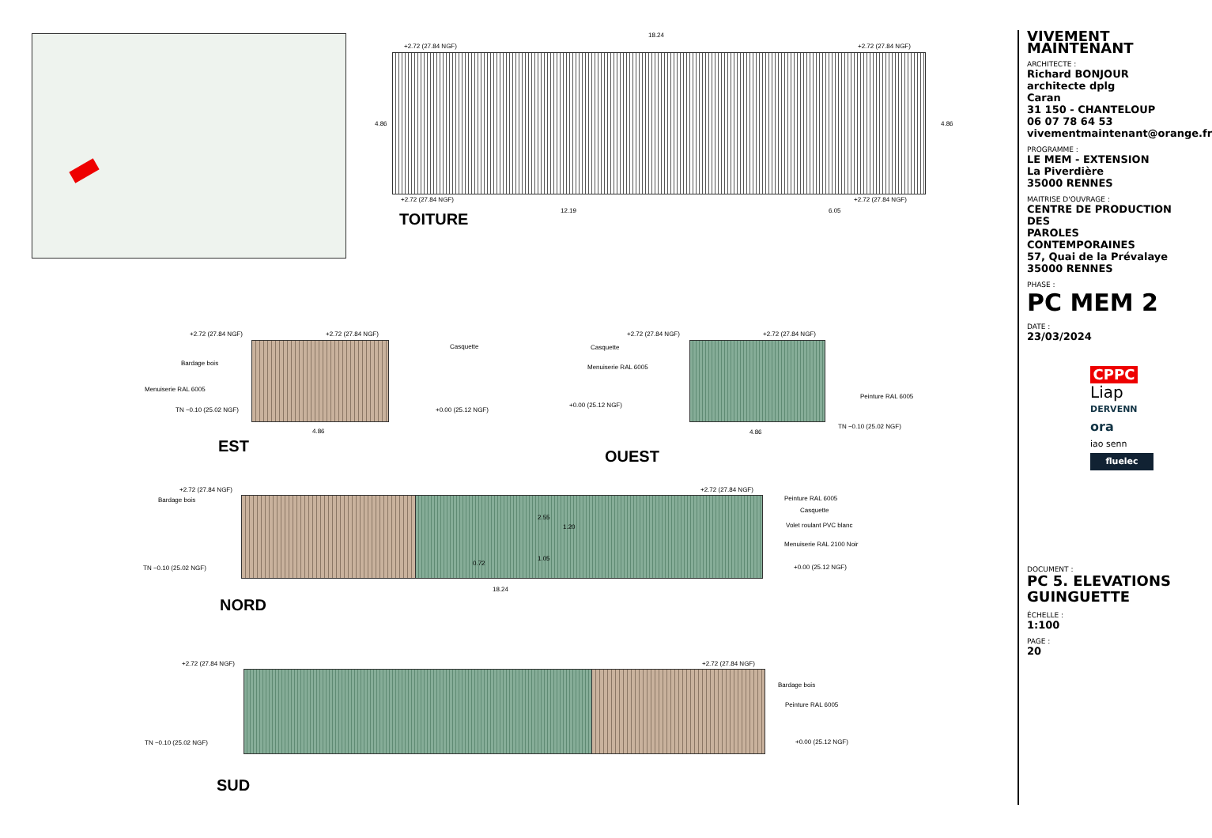18.24
+2.72 (27.84 NGF) +2.72 (27.84 NGF)
4.86 4.86
+2.72 (27.84 NGF) +2.72 (27.84 NGF)
12.19 6.05
TOITURE
+2.72 (27.84 NGF) +2.72 (27.84 NGF)
Casquette
Bardage bois
Menuiserie RAL 6005
TN −0.10 (25.02 NGF) +0.00 (25.12 NGF)
4.86
EST
+2.72 (27.84 NGF) +2.72 (27.84 NGF)
Casquette
Menuiserie RAL 6005
+0.00 (25.12 NGF)
Peinture RAL 6005
TN −0.10 (25.02 NGF)
4.86
OUEST
+2.72 (27.84 NGF)
Bardage bois
+2.72 (27.84 NGF)
Peinture RAL 6005
Casquette
Volet roulant PVC blanc
Menuiserie RAL 2100 Noir
2.55
1.20
0.72
1.05
TN −0.10 (25.02 NGF) +0.00 (25.12 NGF)
18.24
NORD
+2.72 (27.84 NGF) +2.72 (27.84 NGF)
Bardage bois
Peinture RAL 6005
TN −0.10 (25.02 NGF) +0.00 (25.12 NGF)
SUD
VIVEMENT MAINTENANT
ARCHITECTE :
Richard BONJOUR
architecte dplg
Caran
31 150 - CHANTELOUP
06 07 78 64 53
vivementmaintenant@orange.fr
PROGRAMME :
LE MEM - EXTENSION
La Piverdière
35000 RENNES
MAITRISE D'OUVRAGE :
CENTRE DE PRODUCTION DES
PAROLES CONTEMPORAINES
57, Quai de la Prévalaye
35000 RENNES
PHASE :
PC MEM 2
DATE :
23/03/2024
CPPC
Liap
DERVENN
ora
iao senn
fluelec
DOCUMENT :
PC 5. ELEVATIONS
GUINGUETTE
ÉCHELLE :
1:100
PAGE :
20